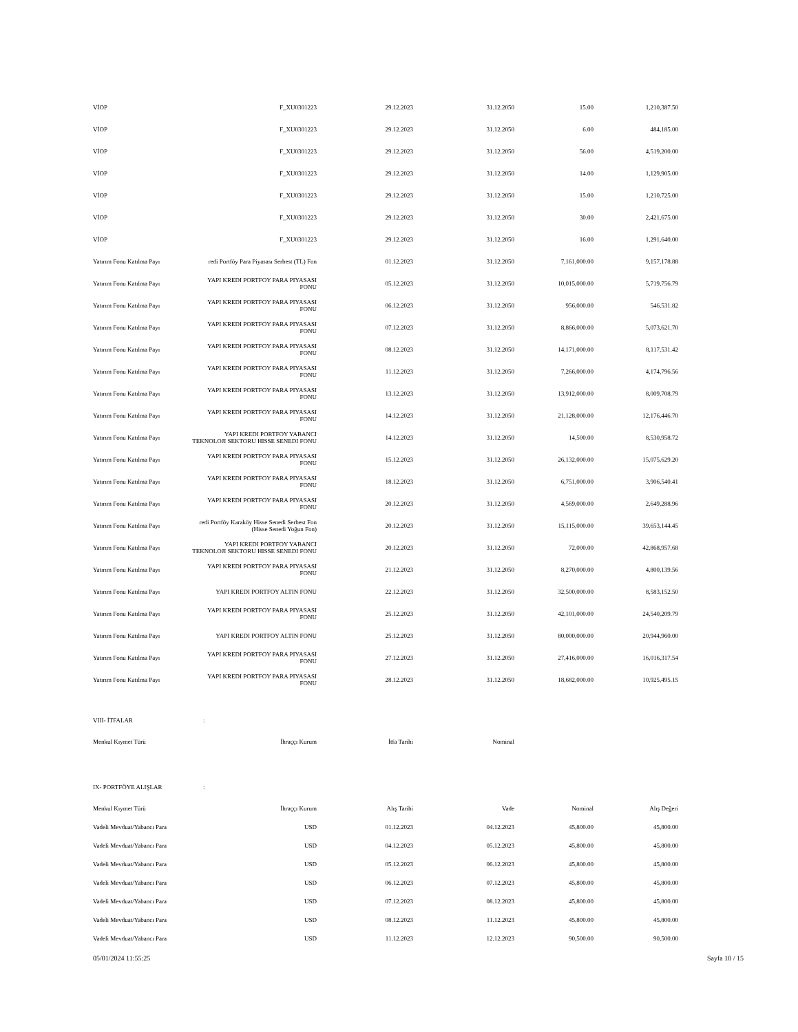| VİOP | F_XU0301223 | 29.12.2023 | 31.12.2050 | 15.00 | 1,210,387.50 |
| VİOP | F_XU0301223 | 29.12.2023 | 31.12.2050 | 6.00 | 484,185.00 |
| VİOP | F_XU0301223 | 29.12.2023 | 31.12.2050 | 56.00 | 4,519,200.00 |
| VİOP | F_XU0301223 | 29.12.2023 | 31.12.2050 | 14.00 | 1,129,905.00 |
| VİOP | F_XU0301223 | 29.12.2023 | 31.12.2050 | 15.00 | 1,210,725.00 |
| VİOP | F_XU0301223 | 29.12.2023 | 31.12.2050 | 30.00 | 2,421,675.00 |
| VİOP | F_XU0301223 | 29.12.2023 | 31.12.2050 | 16.00 | 1,291,640.00 |
| Yatırım Fonu Katılma Payı | redi Portföy Para Piyasası Serbest (TL) Fon | 01.12.2023 | 31.12.2050 | 7,161,000.00 | 9,157,178.88 |
| Yatırım Fonu Katılma Payı | YAPI KREDI PORTFOY PARA PIYASASI FONU | 05.12.2023 | 31.12.2050 | 10,015,000.00 | 5,719,756.79 |
| Yatırım Fonu Katılma Payı | YAPI KREDI PORTFOY PARA PIYASASI FONU | 06.12.2023 | 31.12.2050 | 956,000.00 | 546,531.82 |
| Yatırım Fonu Katılma Payı | YAPI KREDI PORTFOY PARA PIYASASI FONU | 07.12.2023 | 31.12.2050 | 8,866,000.00 | 5,073,621.70 |
| Yatırım Fonu Katılma Payı | YAPI KREDI PORTFOY PARA PIYASASI FONU | 08.12.2023 | 31.12.2050 | 14,171,000.00 | 8,117,531.42 |
| Yatırım Fonu Katılma Payı | YAPI KREDI PORTFOY PARA PIYASASI FONU | 11.12.2023 | 31.12.2050 | 7,266,000.00 | 4,174,796.56 |
| Yatırım Fonu Katılma Payı | YAPI KREDI PORTFOY PARA PIYASASI FONU | 13.12.2023 | 31.12.2050 | 13,912,000.00 | 8,009,708.79 |
| Yatırım Fonu Katılma Payı | YAPI KREDI PORTFOY PARA PIYASASI FONU | 14.12.2023 | 31.12.2050 | 21,128,000.00 | 12,176,446.70 |
| Yatırım Fonu Katılma Payı | YAPI KREDI PORTFOY YABANCI TEKNOLOJI SEKTORU HISSE SENEDI FONU | 14.12.2023 | 31.12.2050 | 14,500.00 | 8,530,958.72 |
| Yatırım Fonu Katılma Payı | YAPI KREDI PORTFOY PARA PIYASASI FONU | 15.12.2023 | 31.12.2050 | 26,132,000.00 | 15,075,629.20 |
| Yatırım Fonu Katılma Payı | YAPI KREDI PORTFOY PARA PIYASASI FONU | 18.12.2023 | 31.12.2050 | 6,751,000.00 | 3,906,540.41 |
| Yatırım Fonu Katılma Payı | YAPI KREDI PORTFOY PARA PIYASASI FONU | 20.12.2023 | 31.12.2050 | 4,569,000.00 | 2,649,288.96 |
| Yatırım Fonu Katılma Payı | redi Portföy Karaköy Hisse Senedi Serbest Fon (Hisse Senedi Yoğun Fon) | 20.12.2023 | 31.12.2050 | 15,115,000.00 | 39,653,144.45 |
| Yatırım Fonu Katılma Payı | YAPI KREDI PORTFOY YABANCI TEKNOLOJI SEKTORU HISSE SENEDI FONU | 20.12.2023 | 31.12.2050 | 72,000.00 | 42,868,957.68 |
| Yatırım Fonu Katılma Payı | YAPI KREDI PORTFOY PARA PIYASASI FONU | 21.12.2023 | 31.12.2050 | 8,270,000.00 | 4,800,139.56 |
| Yatırım Fonu Katılma Payı | YAPI KREDI PORTFOY ALTIN FONU | 22.12.2023 | 31.12.2050 | 32,500,000.00 | 8,583,152.50 |
| Yatırım Fonu Katılma Payı | YAPI KREDI PORTFOY PARA PIYASASI FONU | 25.12.2023 | 31.12.2050 | 42,101,000.00 | 24,540,209.79 |
| Yatırım Fonu Katılma Payı | YAPI KREDI PORTFOY ALTIN FONU | 25.12.2023 | 31.12.2050 | 80,000,000.00 | 20,944,960.00 |
| Yatırım Fonu Katılma Payı | YAPI KREDI PORTFOY PARA PIYASASI FONU | 27.12.2023 | 31.12.2050 | 27,416,000.00 | 16,016,317.54 |
| Yatırım Fonu Katılma Payı | YAPI KREDI PORTFOY PARA PIYASASI FONU | 28.12.2023 | 31.12.2050 | 18,682,000.00 | 10,925,495.15 |
VIII- İTFALAR:
| Menkul Kıymet Türü | İhraççı Kurum | İtfa Tarihi | Nominal | | |
| --- | --- | --- | --- | --- | --- |
IX- PORTFÖYE ALIŞLAR:
| Menkul Kıymet Türü | İhraççı Kurum | Alış Tarihi | Vade | Nominal | Alış Değeri |
| --- | --- | --- | --- | --- | --- |
| Vadeli Mevduat/Yabancı Para | USD | 01.12.2023 | 04.12.2023 | 45,800.00 | 45,800.00 |
| Vadeli Mevduat/Yabancı Para | USD | 04.12.2023 | 05.12.2023 | 45,800.00 | 45,800.00 |
| Vadeli Mevduat/Yabancı Para | USD | 05.12.2023 | 06.12.2023 | 45,800.00 | 45,800.00 |
| Vadeli Mevduat/Yabancı Para | USD | 06.12.2023 | 07.12.2023 | 45,800.00 | 45,800.00 |
| Vadeli Mevduat/Yabancı Para | USD | 07.12.2023 | 08.12.2023 | 45,800.00 | 45,800.00 |
| Vadeli Mevduat/Yabancı Para | USD | 08.12.2023 | 11.12.2023 | 45,800.00 | 45,800.00 |
| Vadeli Mevduat/Yabancı Para | USD | 11.12.2023 | 12.12.2023 | 90,500.00 | 90,500.00 |
05/01/2024 11:55:25 Sayfa 10 / 15